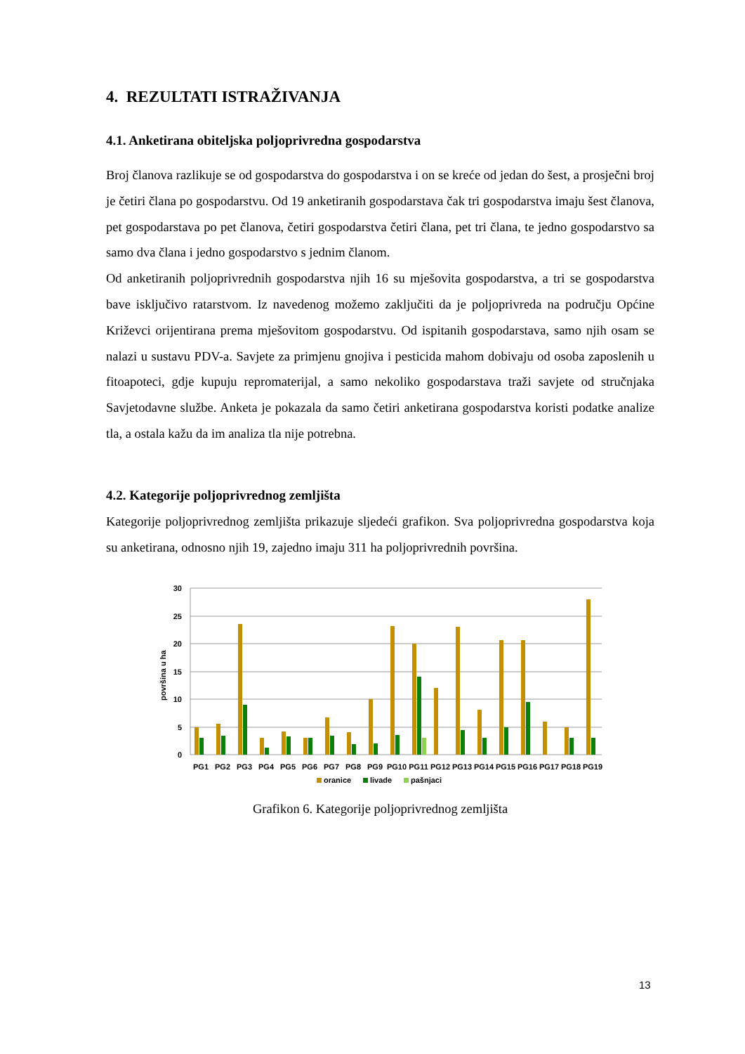4. REZULTATI ISTRAŽIVANJA
4.1. Anketirana obiteljska poljoprivredna gospodarstva
Broj članova razlikuje se od gospodarstva do gospodarstva i on se kreće od jedan do šest, a prosječni broj je četiri člana po gospodarstvu. Od 19 anketiranih gospodarstava čak tri gospodarstva imaju šest članova, pet gospodarstava po pet članova, četiri gospodarstva četiri člana, pet tri člana, te jedno gospodarstvo sa samo dva člana i jedno gospodarstvo s jednim članom.
Od anketiranih poljoprivrednih gospodarstva njih 16 su mješovita gospodarstva, a tri se gospodarstva bave isključivo ratarstvom. Iz navedenog možemo zaključiti da je poljoprivreda na području Općine Križevci orijentirana prema mješovitom gospodarstvu. Od ispitanih gospodarstava, samo njih osam se nalazi u sustavu PDV-a. Savjete za primjenu gnojiva i pesticida mahom dobivaju od osoba zaposlenih u fitoapoteci, gdje kupuju repromaterijal, a samo nekoliko gospodarstava traži savjete od stručnjaka Savjetodavne službe. Anketa je pokazala da samo četiri anketirana gospodarstva koristi podatke analize tla, a ostala kažu da im analiza tla nije potrebna.
4.2. Kategorije poljoprivrednog zemljišta
Kategorije poljoprivrednog zemljišta prikazuje sljedeći grafikon. Sva poljoprivredna gospodarstva koja su anketirana, odnosno njih 19, zajedno imaju 311 ha poljoprivrednih površina.
30
25
20
15
10
5
0
površina u ha
PG1
PG2
PG3
PG4
PG5
PG6
PG7
PG8
PG9
PG10
PG11
PG12
PG13
PG14
PG15
PG16
PG17
PG18
PG19
oranice
livade
pašnjaci
Grafikon 6. Kategorije poljoprivrednog zemljišta
13